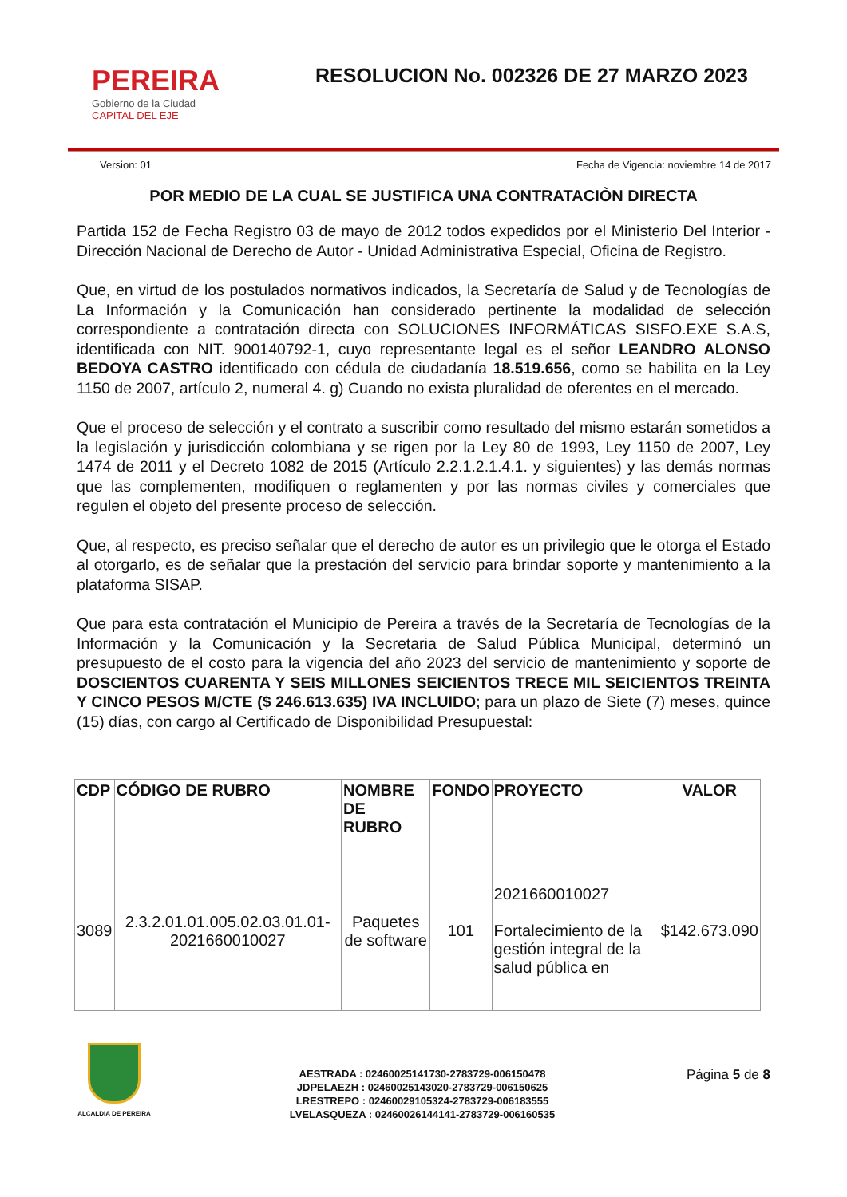PEREIRA
Gobierno de la Ciudad
CAPITAL DEL EJE
RESOLUCION No. 002326 DE 27 MARZO 2023
Version: 01 Fecha de Vigencia: noviembre 14 de 2017
POR MEDIO DE LA CUAL SE JUSTIFICA UNA CONTRATACIÒN DIRECTA
Partida 152 de Fecha Registro 03 de mayo de 2012 todos expedidos por el Ministerio Del Interior - Dirección Nacional de Derecho de Autor - Unidad Administrativa Especial, Oficina de Registro.
Que, en virtud de los postulados normativos indicados, la Secretaría de Salud y de Tecnologías de La Información y la Comunicación han considerado pertinente la modalidad de selección correspondiente a contratación directa con SOLUCIONES INFORMÁTICAS SISFO.EXE S.A.S, identificada con NIT. 900140792-1, cuyo representante legal es el señor LEANDRO ALONSO BEDOYA CASTRO identificado con cédula de ciudadanía 18.519.656, como se habilita en la Ley 1150 de 2007, artículo 2, numeral 4. g) Cuando no exista pluralidad de oferentes en el mercado.
Que el proceso de selección y el contrato a suscribir como resultado del mismo estarán sometidos a la legislación y jurisdicción colombiana y se rigen por la Ley 80 de 1993, Ley 1150 de 2007, Ley 1474 de 2011 y el Decreto 1082 de 2015 (Artículo 2.2.1.2.1.4.1. y siguientes) y las demás normas que las complementen, modifiquen o reglamenten y por las normas civiles y comerciales que regulen el objeto del presente proceso de selección.
Que, al respecto, es preciso señalar que el derecho de autor es un privilegio que le otorga el Estado al otorgarlo, es de señalar que la prestación del servicio para brindar soporte y mantenimiento a la plataforma SISAP.
Que para esta contratación el Municipio de Pereira a través de la Secretaría de Tecnologías de la Información y la Comunicación y la Secretaria de Salud Pública Municipal, determinó un presupuesto de el costo para la vigencia del año 2023 del servicio de mantenimiento y soporte de DOSCIENTOS CUARENTA Y SEIS MILLONES SEICIENTOS TRECE MIL SEICIENTOS TREINTA Y CINCO PESOS M/CTE ($ 246.613.635) IVA INCLUIDO; para un plazo de Siete (7) meses, quince (15) días, con cargo al Certificado de Disponibilidad Presupuestal:
| CDP | CÓDIGO DE RUBRO | NOMBRE DE RUBRO | FONDO | PROYECTO | VALOR |
| --- | --- | --- | --- | --- | --- |
| 3089 | 2.3.2.01.01.005.02.03.01.01-2021660010027 | Paquetes de software | 101 | 2021660010027 Fortalecimiento de la gestión integral de la salud pública en | $142.673.090 |
ALCALDIA DE PEREIRA
AESTRADA : 02460025141730-2783729-006150478
JDPELAEZH : 02460025143020-2783729-006150625
LRESTREPO : 02460029105324-2783729-006183555
LVELASQUEZA : 02460026144141-2783729-006160535
Página 5 de 8